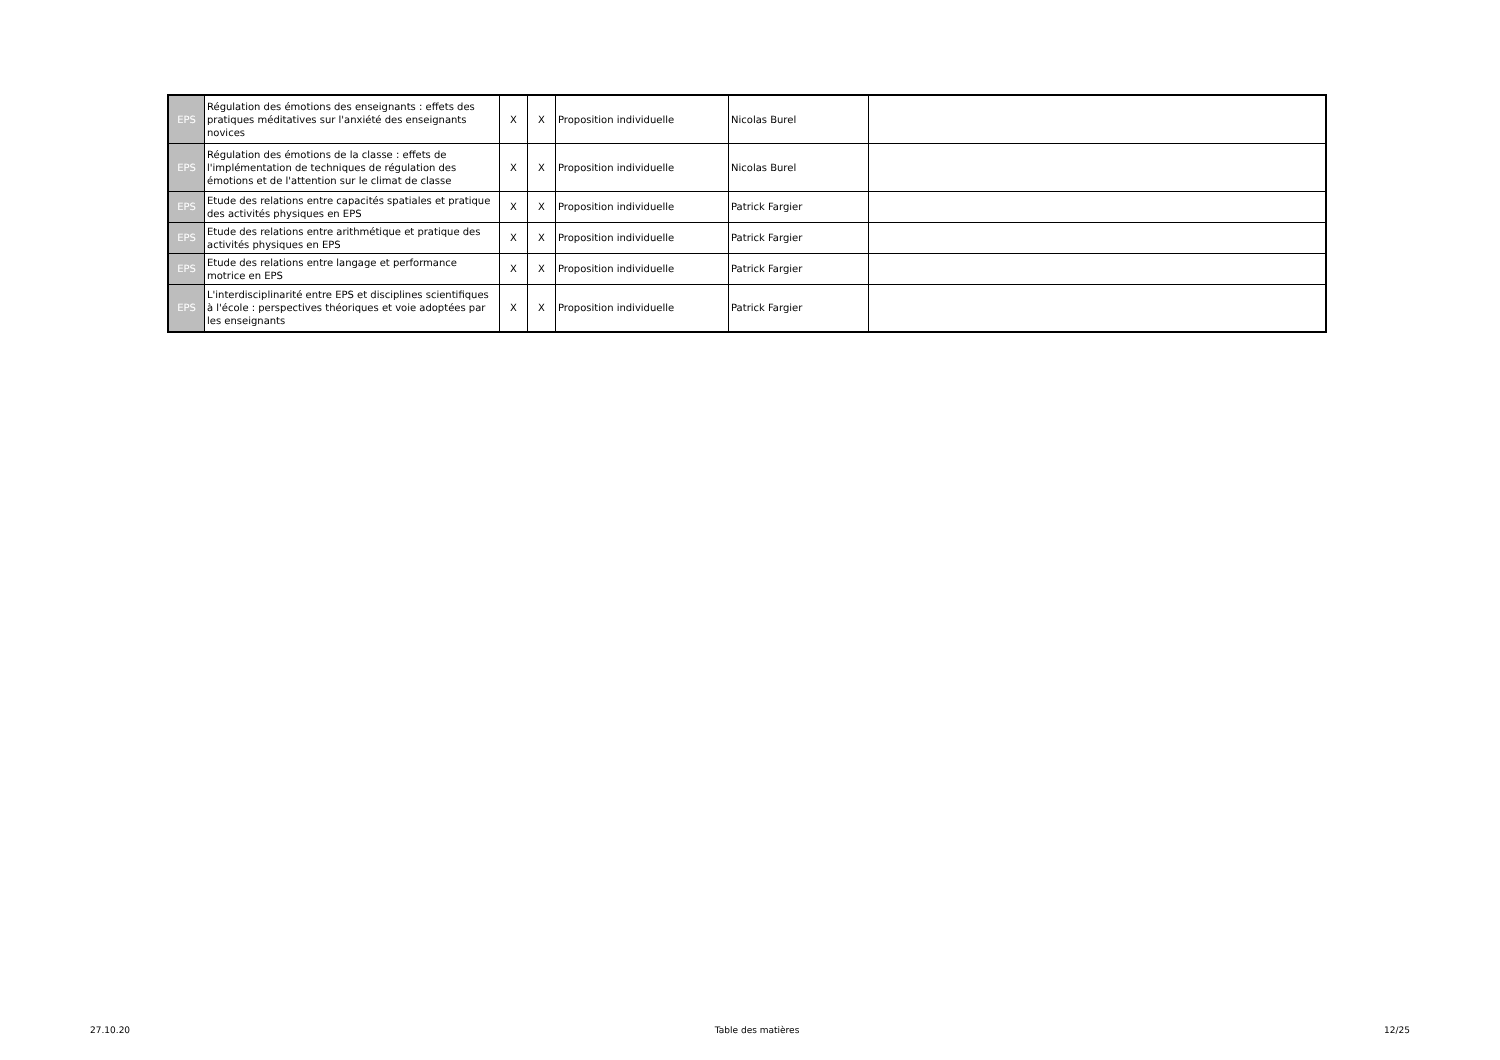| EPS | Régulation des émotions des enseignants : effets des pratiques méditatives sur l'anxiété des enseignants novices | X | X | Proposition individuelle | Nicolas Burel | |
| EPS | Régulation des émotions de la classe : effets de l'implémentation de techniques de régulation des émotions et de l'attention sur le climat de classe | X | X | Proposition individuelle | Nicolas Burel | |
| EPS | Etude des relations entre capacités spatiales et pratique des activités physiques en EPS | X | X | Proposition individuelle | Patrick Fargier | |
| EPS | Etude des relations entre arithmétique et pratique des activités physiques en EPS | X | X | Proposition individuelle | Patrick Fargier | |
| EPS | Etude des relations entre langage et performance motrice en EPS | X | X | Proposition individuelle | Patrick Fargier | |
| EPS | L'interdisciplinarité entre EPS et disciplines scientifiques à l'école : perspectives théoriques et voie adoptées par les enseignants | X | X | Proposition individuelle | Patrick Fargier | |
27.10.20 Table des matières 12/25